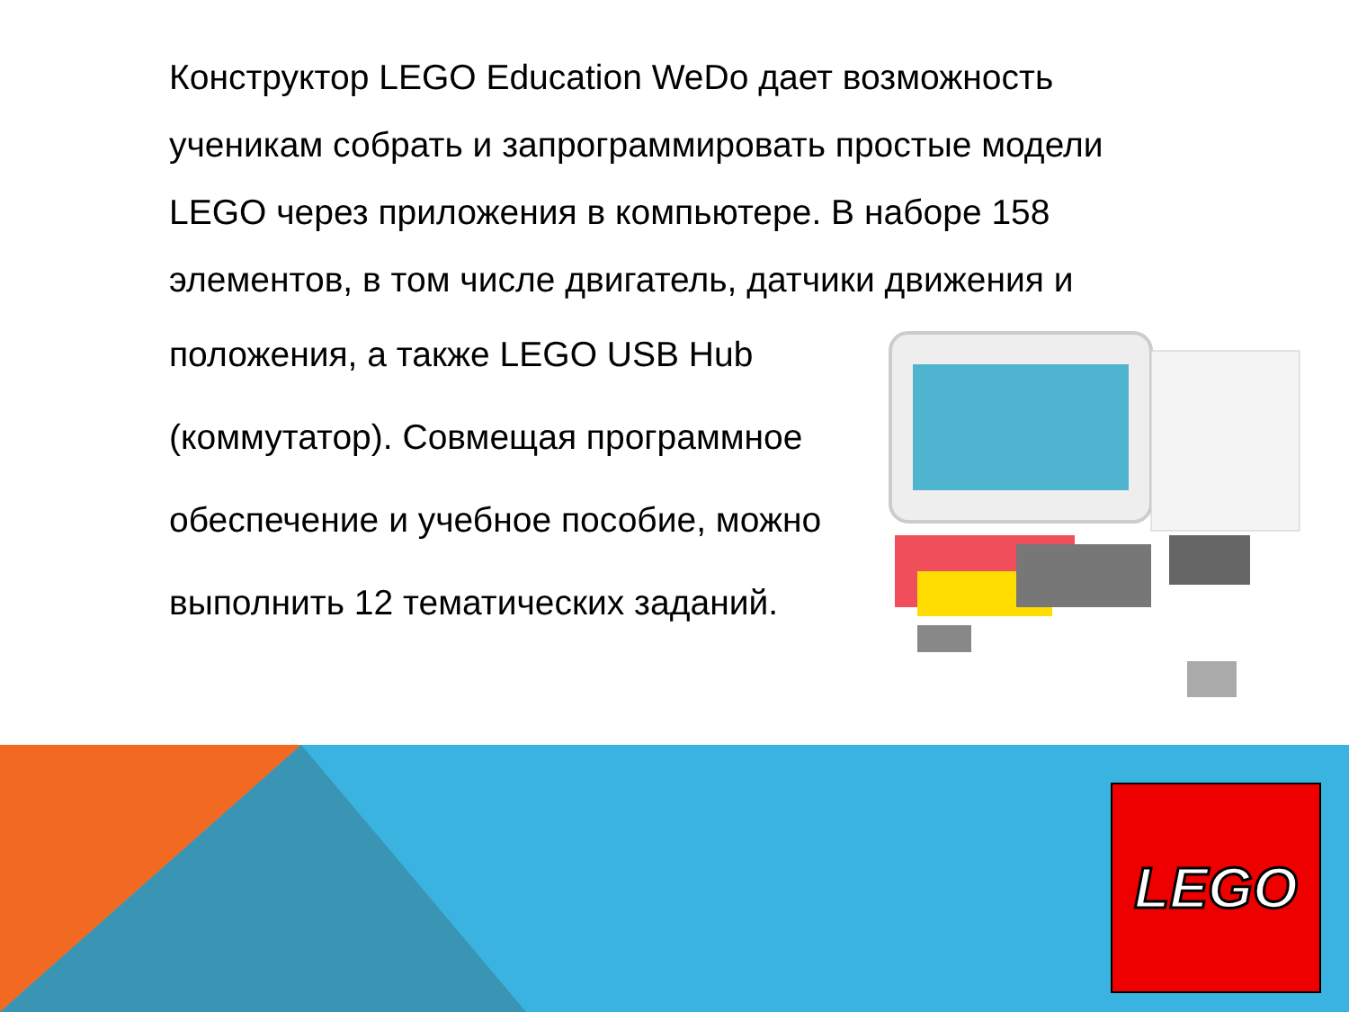Конструктор LEGO Education WeDo дает возможность ученикам собрать и запрограммировать простые модели LEGO через приложения в компьютере. В наборе 158 элементов, в том числе двигатель, датчики движения и
положения, а также LEGO USB Hub (коммутатор). Совмещая программное обеспечение и учебное пособие, можно выполнить 12 тематических заданий.
LEGO